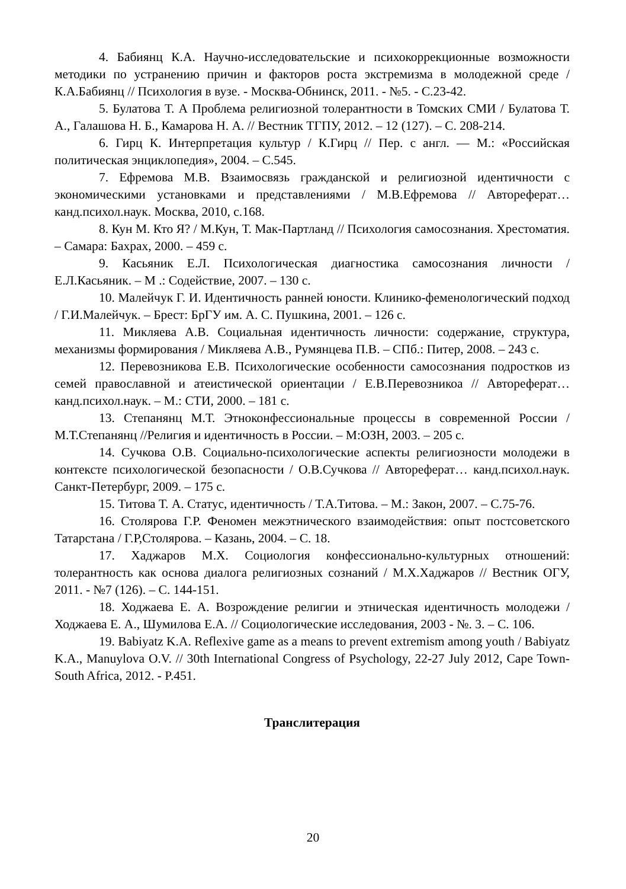4. Бабиянц К.А. Научно-исследовательские и психокоррекционные возможности методики по устранению причин и факторов роста экстремизма в молодежной среде / К.А.Бабиянц // Психология в вузе. - Москва-Обнинск, 2011. - №5. - С.23-42.
5. Булатова Т. А Проблема религиозной толерантности в Томских СМИ / Булатова Т. А., Галашова Н. Б., Камарова Н. А. // Вестник ТГПУ, 2012. – 12 (127). – С. 208-214.
6. Гирц К. Интерпретация культур / К.Гирц // Пер. с англ. — М.: «Российская политическая энциклопедия», 2004. – С.545.
7. Ефремова М.В. Взаимосвязь гражданской и религиозной идентичности с экономическими установками и представлениями / М.В.Ефремова // Автореферат… канд.психол.наук. Москва, 2010, с.168.
8. Кун М. Кто Я? / М.Кун, Т. Мак-Партланд // Психология самосознания. Хрестоматия. – Самара: Бахрах, 2000. – 459 с.
9. Касьяник Е.Л. Психологическая диагностика самосознания личности / Е.Л.Касьяник. – М .: Содействие, 2007. – 130 с.
10. Малейчук Г. И. Идентичность ранней юности. Клинико-феменологический подход / Г.И.Малейчук. – Брест: БрГУ им. А. С. Пушкина, 2001. – 126 с.
11. Микляева А.В. Социальная идентичность личности: содержание, структура, механизмы формирования / Микляева А.В., Румянцева П.В. – СПб.: Питер, 2008. – 243 с.
12. Перевозникова Е.В. Психологические особенности самосознания подростков из семей православной и атеистической ориентации / Е.В.Перевозникоа // Автореферат… канд.психол.наук. – М.: СТИ, 2000. – 181 с.
13. Степанянц М.Т. Этноконфессиональные процессы в современной России / М.Т.Степанянц //Религия и идентичность в России. – М:ОЗН, 2003. – 205 с.
14. Сучкова О.В. Социально-психологические аспекты религиозности молодежи в контексте психологической безопасности / О.В.Сучкова // Автореферат… канд.психол.наук. Санкт-Петербург, 2009. – 175 с.
15. Титова Т. А. Статус, идентичность / Т.А.Титова. – М.: Закон, 2007. – С.75-76.
16. Столярова Г.Р. Феномен межэтнического взаимодействия: опыт постсоветского Татарстана / Г.Р,Столярова. – Казань, 2004. – С. 18.
17. Хаджаров М.Х. Социология конфессионально-культурных отношений: толерантность как основа диалога религиозных сознаний / М.Х.Хаджаров // Вестник ОГУ, 2011. - №7 (126). – С. 144-151.
18. Ходжаева Е. А. Возрождение религии и этническая идентичность молодежи / Ходжаева Е. А., Шумилова Е.А. // Социологические исследования, 2003 - №. 3. – С. 106.
19. Babiyatz K.A. Reflexive game as a means to prevent extremism among youth / Babiyatz K.A., Manuylova O.V. // 30th International Congress of Psychology, 22-27 July 2012, Cape Town- South Africa, 2012. - P.451.
Транслитерация
20